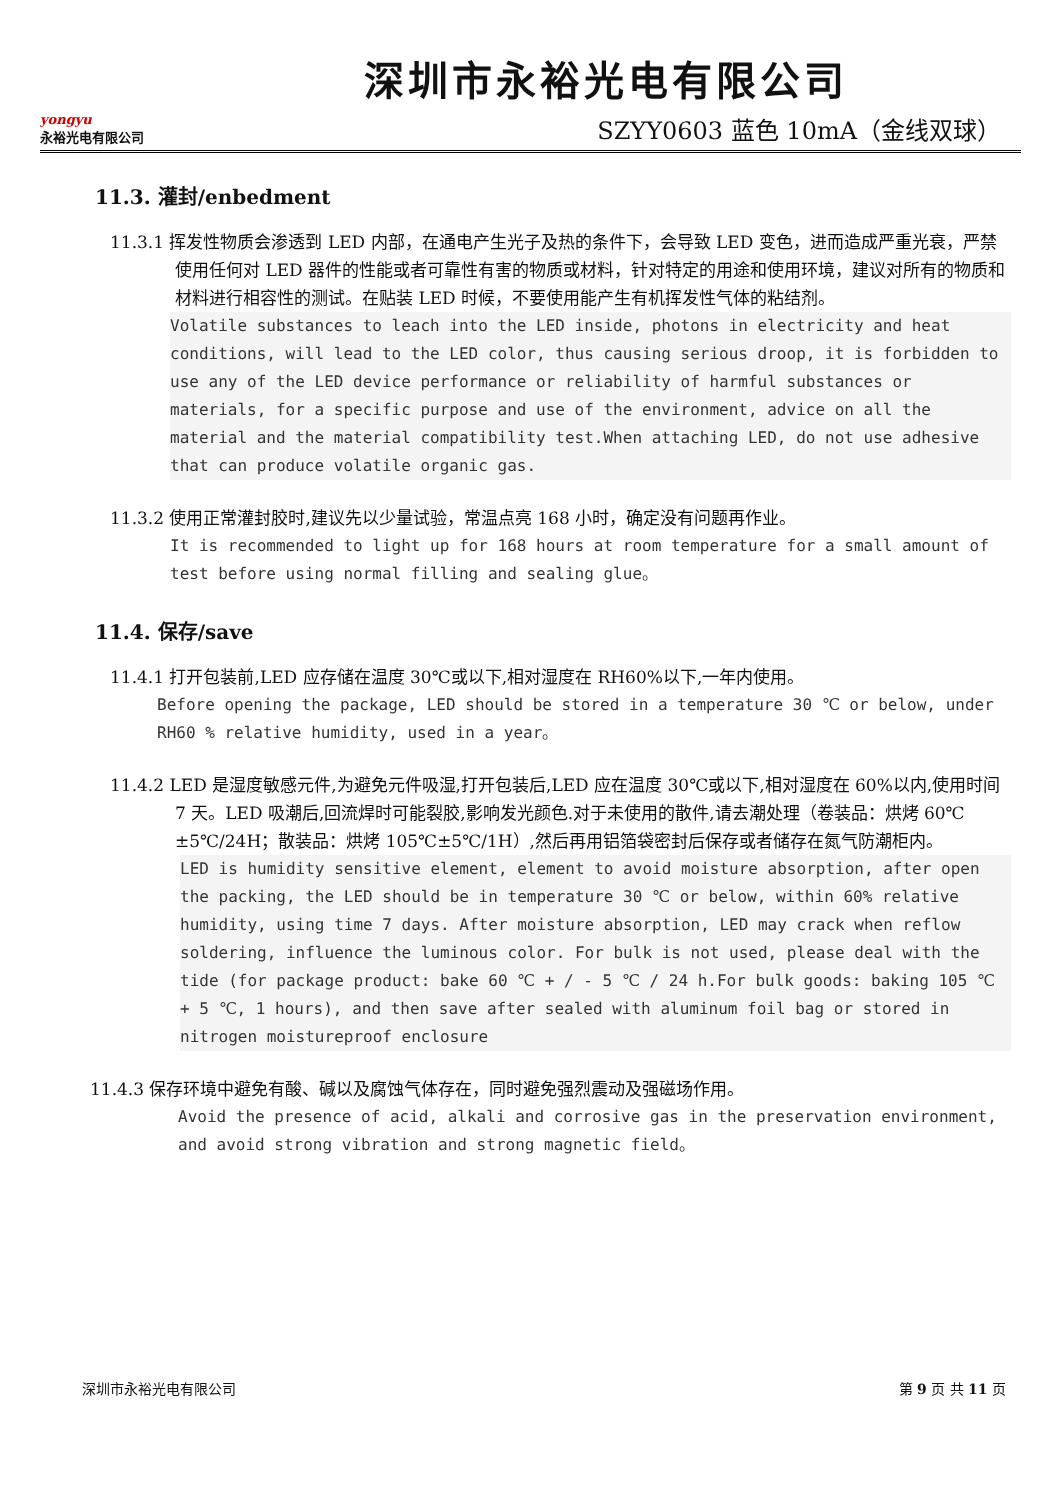yongyu
永裕光电有限公司
深圳市永裕光电有限公司
SZYY0603 蓝色 10mA（金线双球）
11.3. 灌封/enbedment
11.3.1 挥发性物质会渗透到 LED 内部，在通电产生光子及热的条件下，会导致 LED 变色，进而造成严重光衰，严禁使用任何对 LED 器件的性能或者可靠性有害的物质或材料，针对特定的用途和使用环境，建议对所有的物质和材料进行相容性的测试。在贴装 LED 时候，不要使用能产生有机挥发性气体的粘结剂。
Volatile substances to leach into the LED inside, photons in electricity and heat conditions, will lead to the LED color, thus causing serious droop, it is forbidden to use any of the LED device performance or reliability of harmful substances or materials, for a specific purpose and use of the environment, advice on all the material and the material compatibility test.When attaching LED, do not use adhesive that can produce volatile organic gas.
11.3.2 使用正常灌封胶时,建议先以少量试验，常温点亮 168 小时，确定没有问题再作业。
It is recommended to light up for 168 hours at room temperature for a small amount of test before using normal filling and sealing glue。
11.4. 保存/save
11.4.1 打开包装前,LED 应存储在温度 30℃或以下,相对湿度在 RH60%以下,一年内使用。
Before opening the package, LED should be stored in a temperature 30 ℃ or below, under RH60 % relative humidity, used in a year。
11.4.2 LED 是湿度敏感元件,为避免元件吸湿,打开包装后,LED 应在温度 30℃或以下,相对湿度在 60%以内,使用时间 7 天。LED 吸潮后,回流焊时可能裂胶,影响发光颜色.对于未使用的散件,请去潮处理（卷装品：烘烤 60℃±5℃/24H；散装品：烘烤 105℃±5℃/1H）,然后再用铝箔袋密封后保存或者储存在氮气防潮柜内。
LED is humidity sensitive element, element to avoid moisture absorption, after open the packing, the LED should be in temperature 30 ℃ or below, within 60% relative humidity, using time 7 days. After moisture absorption, LED may crack when reflow soldering, influence the luminous color. For bulk is not used, please deal with the tide (for package product: bake 60 ℃ + / - 5 ℃ / 24 h.For bulk goods: baking 105 ℃ + 5 ℃, 1 hours), and then save after sealed with aluminum foil bag or stored in nitrogen moistureproof enclosure
11.4.3 保存环境中避免有酸、碱以及腐蚀气体存在，同时避免强烈震动及强磁场作用。
Avoid the presence of acid, alkali and corrosive gas in the preservation environment, and avoid strong vibration and strong magnetic field。
深圳市永裕光电有限公司 第 9 页 共 11 页